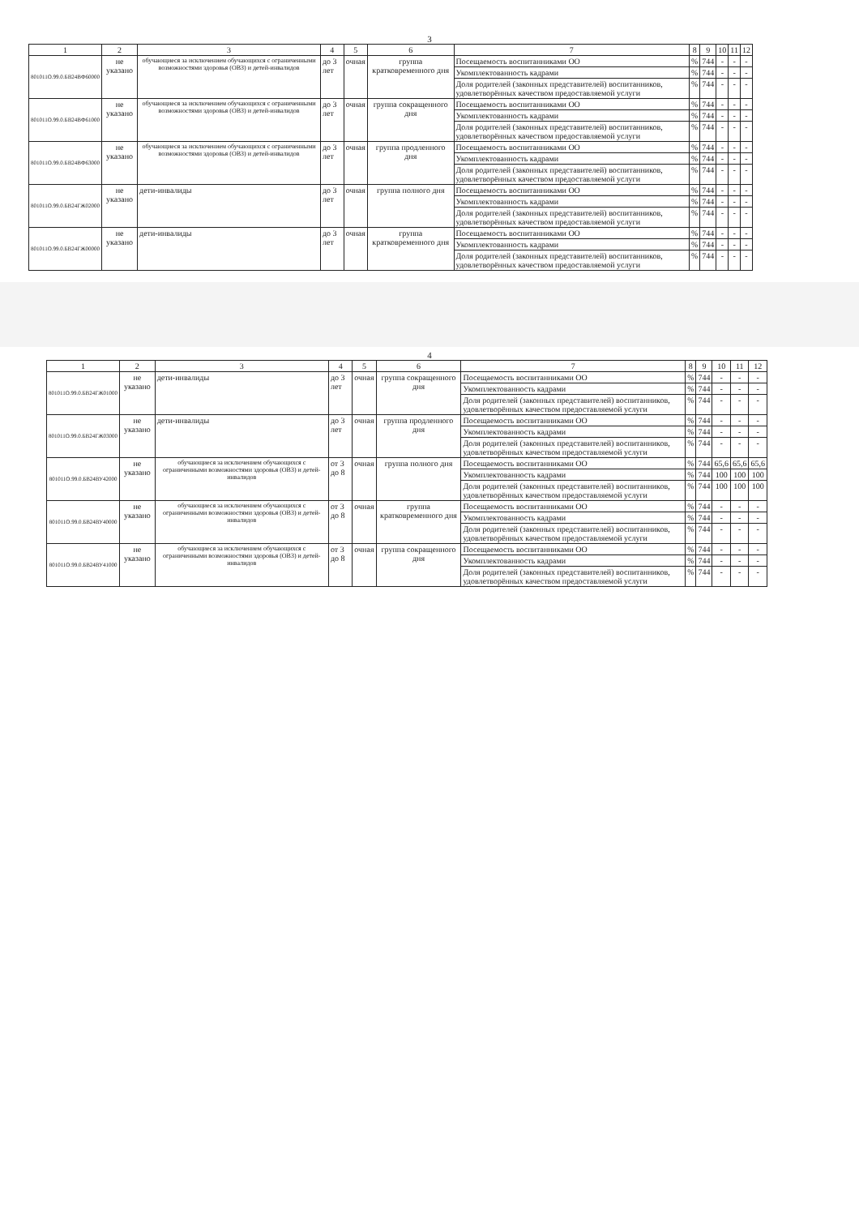3
| 1 | 2 | 3 | 4 | 5 | 6 | 7 | 8 | 9 | 10 | 11 | 12 |
| --- | --- | --- | --- | --- | --- | --- | --- | --- | --- | --- | --- |
| 801011О.99.0.БВ24ВФ60000 | не указано | обучающиеся за исключением обучающихся с ограниченными возможностями здоровья (ОВЗ) и детей-инвалидов | до 3 лет | очная | группа кратковременного дня | Посещаемость воспитанниками ОО | % | 744 | - | - | - |
| | | | | | | Укомплектованность кадрами | % | 744 | - | - | - |
| | | | | | | Доля родителей (законных представителей) воспитанников, удовлетворённых качеством предоставляемой услуги | % | 744 | - | - | - |
| 801011О.99.0.БВ24ВФ61000 | не указано | обучающиеся за исключением обучающихся с ограниченными возможностями здоровья (ОВЗ) и детей-инвалидов | до 3 лет | очная | группа сокращенного дня | Посещаемость воспитанниками ОО | % | 744 | - | - | - |
| | | | | | | Укомплектованность кадрами | % | 744 | - | - | - |
| | | | | | | Доля родителей (законных представителей) воспитанников, удовлетворённых качеством предоставляемой услуги | % | 744 | - | - | - |
| 801011О.99.0.БВ24ВФ63000 | не указано | обучающиеся за исключением обучающихся с ограниченными возможностями здоровья (ОВЗ) и детей-инвалидов | до 3 лет | очная | группа продленного дня | Посещаемость воспитанниками ОО | % | 744 | - | - | - |
| | | | | | | Укомплектованность кадрами | % | 744 | - | - | - |
| | | | | | | Доля родителей (законных представителей) воспитанников, удовлетворённых качеством предоставляемой услуги | % | 744 | - | - | - |
| 801011О.99.0.БВ24ГЖ02000 | не указано | дети-инвалиды | до 3 лет | очная | группа полного дня | Посещаемость воспитанниками ОО | % | 744 | - | - | - |
| | | | | | | Укомплектованность кадрами | % | 744 | - | - | - |
| | | | | | | Доля родителей (законных представителей) воспитанников, удовлетворённых качеством предоставляемой услуги | % | 744 | - | - | - |
| 801011О.99.0.БВ24ГЖ00000 | не указано | дети-инвалиды | до 3 лет | очная | группа кратковременного дня | Посещаемость воспитанниками ОО | % | 744 | - | - | - |
| | | | | | | Укомплектованность кадрами | % | 744 | - | - | - |
| | | | | | | Доля родителей (законных представителей) воспитанников, удовлетворённых качеством предоставляемой услуги | % | 744 | - | - | - |
4
| 1 | 2 | 3 | 4 | 5 | 6 | 7 | 8 | 9 | 10 | 11 | 12 |
| --- | --- | --- | --- | --- | --- | --- | --- | --- | --- | --- | --- |
| 801011О.99.0.БВ24ГЖ01000 | не указано | дети-инвалиды | до 3 лет | очная | группа сокращенного дня | Посещаемость воспитанниками ОО | % | 744 | - | - | - |
| | | | | | | Укомплектованность кадрами | % | 744 | - | - | - |
| | | | | | | Доля родителей (законных представителей) воспитанников, удовлетворённых качеством предоставляемой услуги | % | 744 | - | - | - |
| 801011О.99.0.БВ24ГЖ03000 | не указано | дети-инвалиды | до 3 лет | очная | группа продленного дня | Посещаемость воспитанниками ОО | % | 744 | - | - | - |
| | | | | | | Укомплектованность кадрами | % | 744 | - | - | - |
| | | | | | | Доля родителей (законных представителей) воспитанников, удовлетворённых качеством предоставляемой услуги | % | 744 | - | - | - |
| 801011О.99.0.БВ24ВУ42000 | не указано | обучающиеся за исключением обучающихся с ограниченными возможностями здоровья (ОВЗ) и детей-инвалидов | от 3 до 8 | очная | группа полного дня | Посещаемость воспитанниками ОО | % | 744 | 65,6 | 65,6 | 65,6 |
| | | | | | | Укомплектованность кадрами | % | 744 | 100 | 100 | 100 |
| | | | | | | Доля родителей (законных представителей) воспитанников, удовлетворённых качеством предоставляемой услуги | % | 744 | 100 | 100 | 100 |
| 801011О.99.0.БВ24ВУ40000 | не указано | обучающиеся за исключением обучающихся с ограниченными возможностями здоровья (ОВЗ) и детей-инвалидов | от 3 до 8 | очная | группа кратковременного дня | Посещаемость воспитанниками ОО | % | 744 | - | - | - |
| | | | | | | Укомплектованность кадрами | % | 744 | - | - | - |
| | | | | | | Доля родителей (законных представителей) воспитанников, удовлетворённых качеством предоставляемой услуги | % | 744 | - | - | - |
| 801011О.99.0.БВ24ВУ41000 | не указано | обучающиеся за исключением обучающихся с ограниченными возможностями здоровья (ОВЗ) и детей-инвалидов | от 3 до 8 | очная | группа сокращенного дня | Посещаемость воспитанниками ОО | % | 744 | - | - | - |
| | | | | | | Укомплектованность кадрами | % | 744 | - | - | - |
| | | | | | | Доля родителей (законных представителей) воспитанников, удовлетворённых качеством предоставляемой услуги | % | 744 | - | - | - |